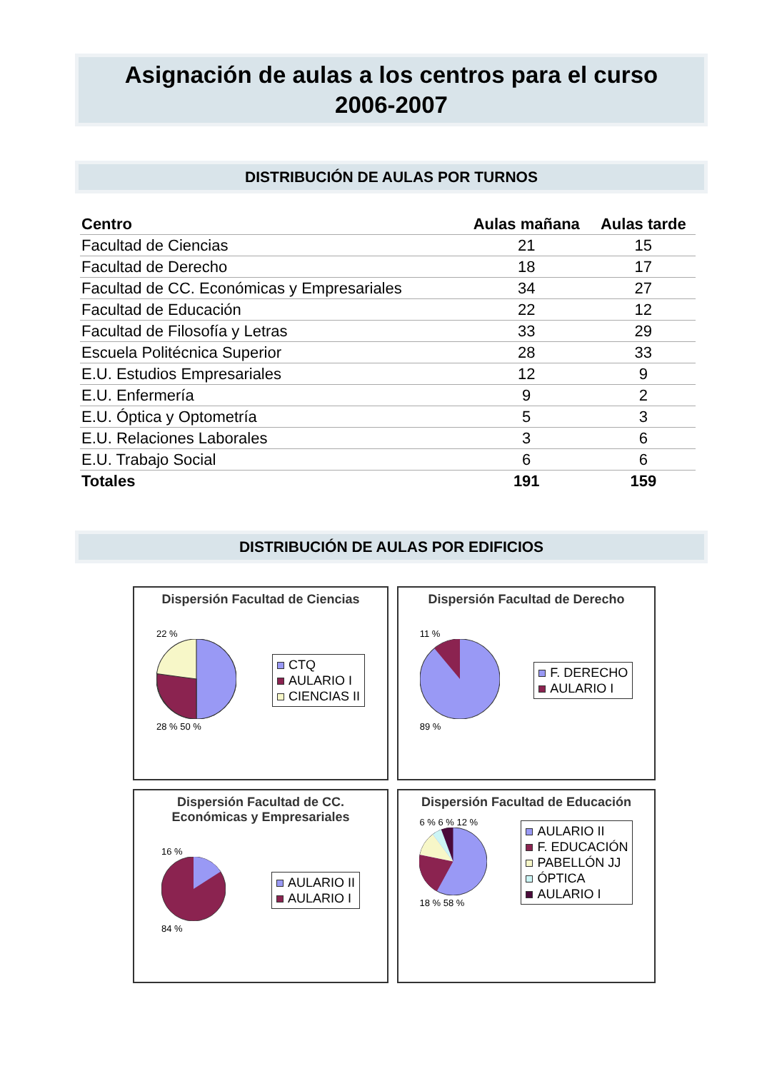Asignación de aulas a los centros para el curso
2006-2007
DISTRIBUCIÓN DE AULAS POR TURNOS
| Centro | Aulas mañana | Aulas tarde |
| --- | --- | --- |
| Facultad de Ciencias | 21 | 15 |
| Facultad de Derecho | 18 | 17 |
| Facultad de CC. Económicas y Empresariales | 34 | 27 |
| Facultad de Educación | 22 | 12 |
| Facultad de Filosofía y Letras | 33 | 29 |
| Escuela Politécnica Superior | 28 | 33 |
| E.U. Estudios Empresariales | 12 | 9 |
| E.U. Enfermería | 9 | 2 |
| E.U. Óptica y Optometría | 5 | 3 |
| E.U. Relaciones Laborales | 3 | 6 |
| E.U. Trabajo Social | 6 | 6 |
| Totales | 191 | 159 |
DISTRIBUCIÓN DE AULAS POR EDIFICIOS
Dispersión Facultad de Ciencias
22 %
28 % 50 %
CTQ
AULARIO I
CIENCIAS II
Dispersión Facultad de Derecho
11 %
89 %
F. DERECHO
AULARIO I
Dispersión Facultad de CC.
Económicas y Empresariales
16 %
84 %
AULARIO II
AULARIO I
Dispersión Facultad de Educación
6 % 6 % 12 %
18 % 58 %
AULARIO II
F. EDUCACIÓN
PABELLÓN JJ
ÓPTICA
AULARIO I